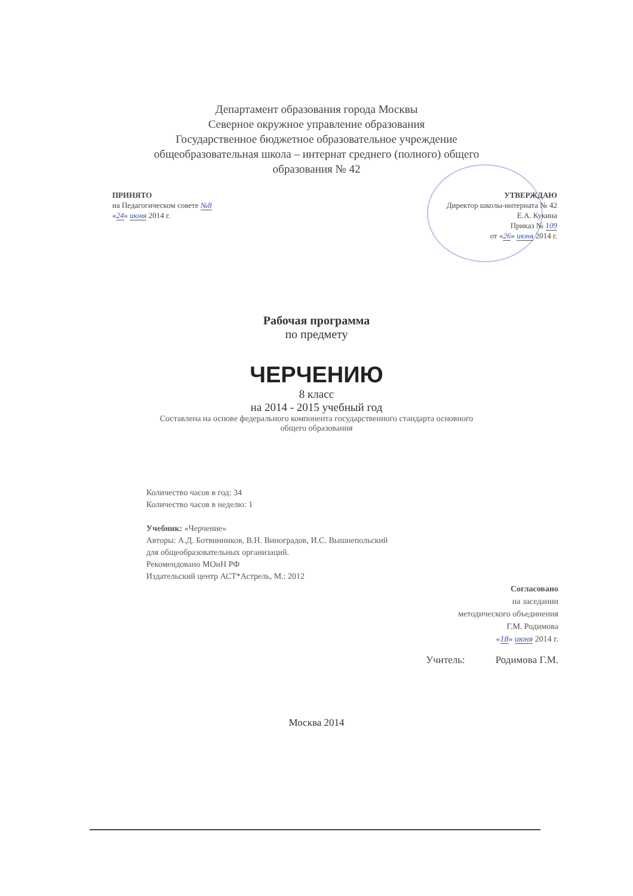Департамент образования города Москвы
Северное окружное управление образования
Государственное бюджетное образовательное учреждение
общеобразовательная школа – интернат среднего (полного) общего
образования № 42
ПРИНЯТО
на Педагогическом совете №8
«24» июня 2014 г.
УТВЕРЖДАЮ
Директор школы-интерната № 42
Е.А. Кукина
Приказ № 109
от «26» июня 2014 г.
Рабочая программа
по предмету
ЧЕРЧЕНИЮ
8 класс
на 2014 - 2015 учебный год
Составлена на основе федерального компонента государственного стандарта основного
общего образования
Количество часов в год: 34
Количество часов в неделю: 1
Учебник: «Черчение»
Авторы: А.Д. Ботвинников, В.Н. Виноградов, И.С. Вышнепольский
для общеобразовательных организаций.
Рекомендовано МОиН РФ
Издательский центр АСТ*Астрель, М.: 2012
Согласовано
на заседании
методического объединения
Г.М. Родимова
«18» июня 2014 г.
Учитель: Родимова Г.М.
Москва 2014